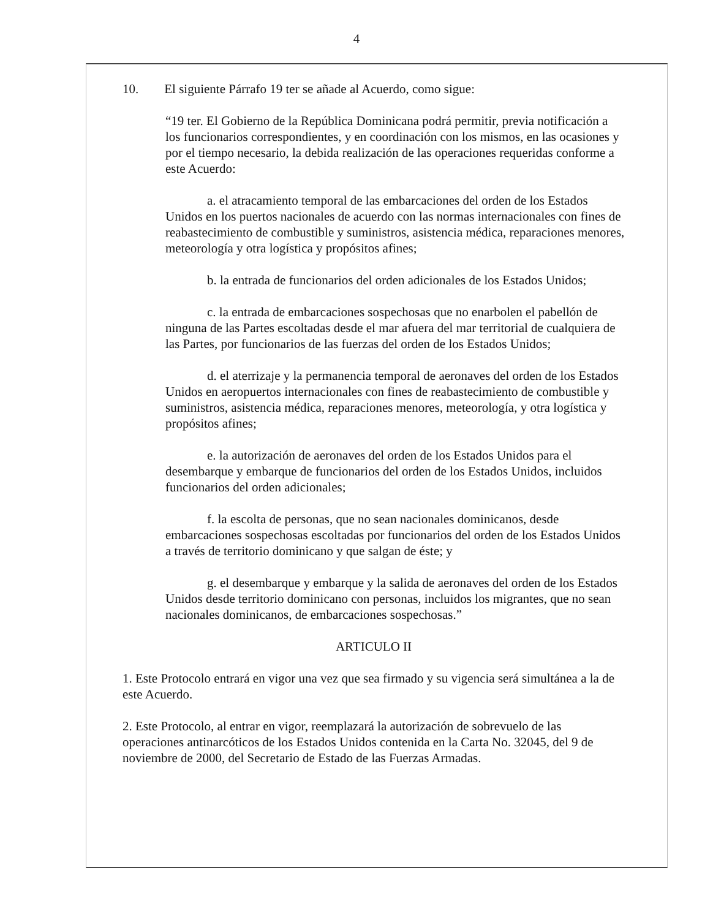4
10. El siguiente Párrafo 19 ter se añade al Acuerdo, como sigue:
“19 ter. El Gobierno de la República Dominicana podrá permitir, previa notificación a los funcionarios correspondientes, y en coordinación con los mismos, en las ocasiones y por el tiempo necesario, la debida realización de las operaciones requeridas conforme a este Acuerdo:
a. el atracamiento temporal de las embarcaciones del orden de los Estados Unidos en los puertos nacionales de acuerdo con las normas internacionales con fines de reabastecimiento de combustible y suministros, asistencia médica, reparaciones menores, meteorología y otra logística y propósitos afines;
b. la entrada de funcionarios del orden adicionales de los Estados Unidos;
c. la entrada de embarcaciones sospechosas que no enarbolen el pabellón de ninguna de las Partes escoltadas desde el mar afuera del mar territorial de cualquiera de las Partes, por funcionarios de las fuerzas del orden de los Estados Unidos;
d. el aterrizaje y la permanencia temporal de aeronaves del orden de los Estados Unidos en aeropuertos internacionales con fines de reabastecimiento de combustible y suministros, asistencia médica, reparaciones menores, meteorología, y otra logística y propósitos afines;
e. la autorización de aeronaves del orden de los Estados Unidos para el desembarque y embarque de funcionarios del orden de los Estados Unidos, incluidos funcionarios del orden adicionales;
f. la escolta de personas, que no sean nacionales dominicanos, desde embarcaciones sospechosas escoltadas por funcionarios del orden de los Estados Unidos a través de territorio dominicano y que salgan de éste; y
g. el desembarque y embarque y la salida de aeronaves del orden de los Estados Unidos desde territorio dominicano con personas, incluidos los migrantes, que no sean nacionales dominicanos, de embarcaciones sospechosas.”
ARTICULO II
1. Este Protocolo entrará en vigor una vez que sea firmado y su vigencia será simultánea a la de este Acuerdo.
2. Este Protocolo, al entrar en vigor, reemplazará la autorización de sobrevuelo de las operaciones antinarcóticos de los Estados Unidos contenida en la Carta No. 32045, del 9 de noviembre de 2000, del Secretario de Estado de las Fuerzas Armadas.